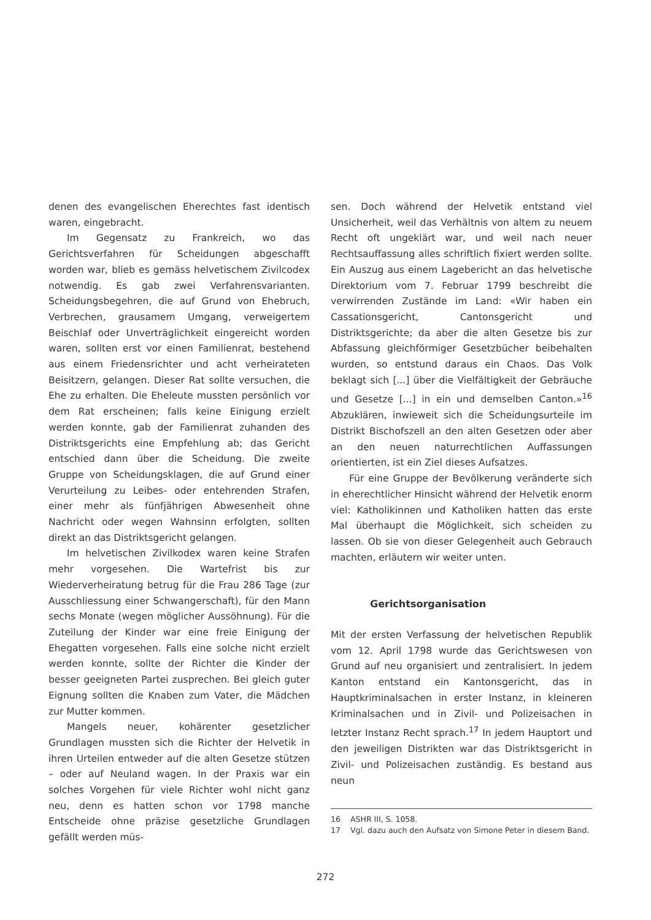denen des evangelischen Eherechtes fast identisch waren, eingebracht.
Im Gegensatz zu Frankreich, wo das Gerichtsverfahren für Scheidungen abgeschafft worden war, blieb es gemäss helvetischem Zivilcodex notwendig. Es gab zwei Verfahrensvarianten. Scheidungsbegehren, die auf Grund von Ehebruch, Verbrechen, grausamem Umgang, verweigertem Beischlaf oder Unverträglichkeit eingereicht worden waren, sollten erst vor einen Familienrat, bestehend aus einem Friedensrichter und acht verheirateten Beisitzern, gelangen. Dieser Rat sollte versuchen, die Ehe zu erhalten. Die Eheleute mussten persönlich vor dem Rat erscheinen; falls keine Einigung erzielt werden konnte, gab der Familienrat zuhanden des Distriktsgerichts eine Empfehlung ab; das Gericht entschied dann über die Scheidung. Die zweite Gruppe von Scheidungsklagen, die auf Grund einer Verurteilung zu Leibes- oder entehrenden Strafen, einer mehr als fünfjährigen Abwesenheit ohne Nachricht oder wegen Wahnsinn erfolgten, sollten direkt an das Distriktsgericht gelangen.
Im helvetischen Zivilkodex waren keine Strafen mehr vorgesehen. Die Wartefrist bis zur Wiederverheiratung betrug für die Frau 286 Tage (zur Ausschliessung einer Schwangerschaft), für den Mann sechs Monate (wegen möglicher Aussöhnung). Für die Zuteilung der Kinder war eine freie Einigung der Ehegatten vorgesehen. Falls eine solche nicht erzielt werden konnte, sollte der Richter die Kinder der besser geeigneten Partei zusprechen. Bei gleich guter Eignung sollten die Knaben zum Vater, die Mädchen zur Mutter kommen.
Mangels neuer, kohärenter gesetzlicher Grundlagen mussten sich die Richter der Helvetik in ihren Urteilen entweder auf die alten Gesetze stützen – oder auf Neuland wagen. In der Praxis war ein solches Vorgehen für viele Richter wohl nicht ganz neu, denn es hatten schon vor 1798 manche Entscheide ohne präzise gesetzliche Grundlagen gefällt werden müs-
sen. Doch während der Helvetik entstand viel Unsicherheit, weil das Verhältnis von altem zu neuem Recht oft ungeklärt war, und weil nach neuer Rechtsauffassung alles schriftlich fixiert werden sollte. Ein Auszug aus einem Lagebericht an das helvetische Direktorium vom 7. Februar 1799 beschreibt die verwirrenden Zustände im Land: «Wir haben ein Cassationsgericht, Cantonsgericht und Distriktsgerichte; da aber die alten Gesetze bis zur Abfassung gleichförmiger Gesetzbücher beibehalten wurden, so entstund daraus ein Chaos. Das Volk beklagt sich [...] über die Vielfältigkeit der Gebräuche und Gesetze [...] in ein und demselben Canton.»<sup>16</sup> Abzuklären, inwieweit sich die Scheidungsurteile im Distrikt Bischofszell an den alten Gesetzen oder aber an den neuen naturrechtlichen Auffassungen orientierten, ist ein Ziel dieses Aufsatzes.
Für eine Gruppe der Bevölkerung veränderte sich in eherechtlicher Hinsicht während der Helvetik enorm viel: Katholikinnen und Katholiken hatten das erste Mal überhaupt die Möglichkeit, sich scheiden zu lassen. Ob sie von dieser Gelegenheit auch Gebrauch machten, erläutern wir weiter unten.
Gerichtsorganisation
Mit der ersten Verfassung der helvetischen Republik vom 12. April 1798 wurde das Gerichtswesen von Grund auf neu organisiert und zentralisiert. In jedem Kanton entstand ein Kantonsgericht, das in Hauptkriminalsachen in erster Instanz, in kleineren Kriminalsachen und in Zivil- und Polizeisachen in letzter Instanz Recht sprach.<sup>17</sup> In jedem Hauptort und den jeweiligen Distrikten war das Distriktsgericht in Zivil- und Polizeisachen zuständig. Es bestand aus neun
16 ASHR III, S. 1058.
17 Vgl. dazu auch den Aufsatz von Simone Peter in diesem Band.
272